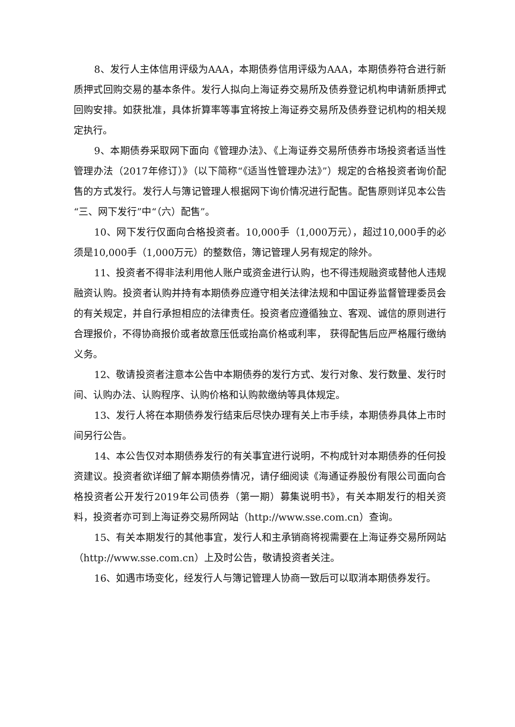8、发行人主体信用评级为AAA，本期债券信用评级为AAA，本期债券符合进行新质押式回购交易的基本条件。发行人拟向上海证券交易所及债券登记机构申请新质押式回购安排。如获批准，具体折算率等事宜将按上海证券交易所及债券登记机构的相关规定执行。
9、本期债券采取网下面向《管理办法》、《上海证券交易所债券市场投资者适当性管理办法（2017年修订）》（以下简称“《适当性管理办法》”）规定的合格投资者询价配售的方式发行。发行人与簿记管理人根据网下询价情况进行配售。配售原则详见本公告“三、网下发行”中“（六）配售”。
10、网下发行仅面向合格投资者。10,000手（1,000万元），超过10,000手的必须是10,000手（1,000万元）的整数倍，簿记管理人另有规定的除外。
11、投资者不得非法利用他人账户或资金进行认购，也不得违规融资或替他人违规融资认购。投资者认购并持有本期债券应遵守相关法律法规和中国证券监督管理委员会的有关规定，并自行承担相应的法律责任。投资者应遵循独立、客观、诚信的原则进行合理报价，不得协商报价或者故意压低或抬高价格或利率， 获得配售后应严格履行缴纳义务。
12、敬请投资者注意本公告中本期债券的发行方式、发行对象、发行数量、发行时间、认购办法、认购程序、认购价格和认购款缴纳等具体规定。
13、发行人将在本期债券发行结束后尽快办理有关上市手续，本期债券具体上市时间另行公告。
14、本公告仅对本期债券发行的有关事宜进行说明，不构成针对本期债券的任何投资建议。投资者欲详细了解本期债券情况，请仔细阅读《海通证券股份有限公司面向合格投资者公开发行2019年公司债券（第一期）募集说明书》，有关本期发行的相关资料，投资者亦可到上海证券交易所网站（http://www.sse.com.cn）查询。
15、有关本期发行的其他事宜，发行人和主承销商将视需要在上海证券交易所网站（http://www.sse.com.cn）上及时公告，敬请投资者关注。
16、如遇市场变化，经发行人与簿记管理人协商一致后可以取消本期债券发行。